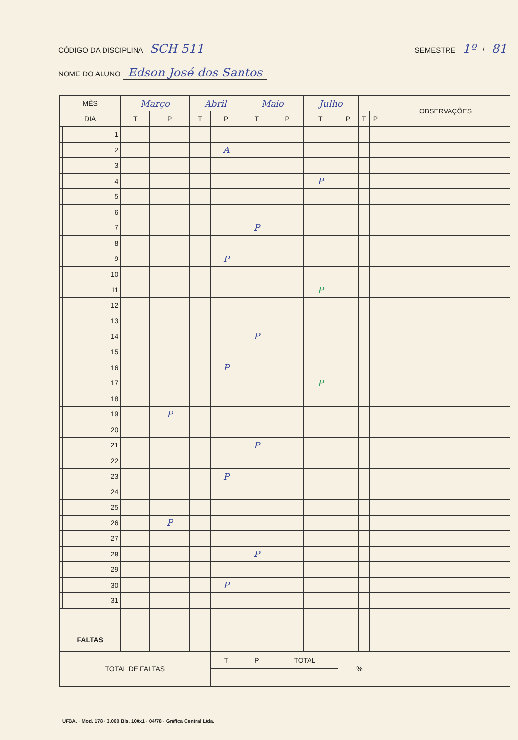CÓDIGO DA DISCIPLINA SCH 511 SEMESTRE 1º / 81
NOME DO ALUNO Edson José dos Santos
| MÊS | | Março | | Abril | | Maio | | Julho | | | | OBSERVAÇÕES |
| --- | --- | --- | --- | --- | --- | --- | --- | --- | --- | --- | --- | --- |
| DIA | | T | P | T | P | T | P | T | P | T | P | |
| | 1 | | | | | | | | | | | |
| | 2 | | | | A | | | | | | | |
| | 3 | | | | | | | | | | | |
| | 4 | | | | | | | P | | | | |
| | 5 | | | | | | | | | | | |
| | 6 | | | | | | | | | | | |
| | 7 | | | | | P | | | | | | |
| | 8 | | | | | | | | | | | |
| | 9 | | | | P | | | | | | | |
| | 10 | | | | | | | | | | | |
| | 11 | | | | | | | P | | | | |
| | 12 | | | | | | | | | | | |
| | 13 | | | | | | | | | | | |
| | 14 | | | | | P | | | | | | |
| | 15 | | | | | | | | | | | |
| | 16 | | | | P | | | | | | | |
| | 17 | | | | | | | P | | | | |
| | 18 | | | | | | | | | | | |
| | 19 | | P | | | | | | | | | |
| | 20 | | | | | | | | | | | |
| | 21 | | | | | P | | | | | | |
| | 22 | | | | | | | | | | | |
| | 23 | | | | P | | | | | | | |
| | 24 | | | | | | | | | | | |
| | 25 | | | | | | | | | | | |
| | 26 | | P | | | | | | | | | |
| | 27 | | | | | | | | | | | |
| | 28 | | | | | P | | | | | | |
| | 29 | | | | | | | | | | | |
| | 30 | | | | P | | | | | | | |
| | 31 | | | | | | | | | | | |
| FALTAS | | | | | | | | | | | | |
| TOTAL DE FALTAS | | | | | T | P | TOTAL | | % | | | |
UFBA. · Mod. 178 · 3.000 Bls. 100x1 · 04/78 · Gráfica Central Ltda.